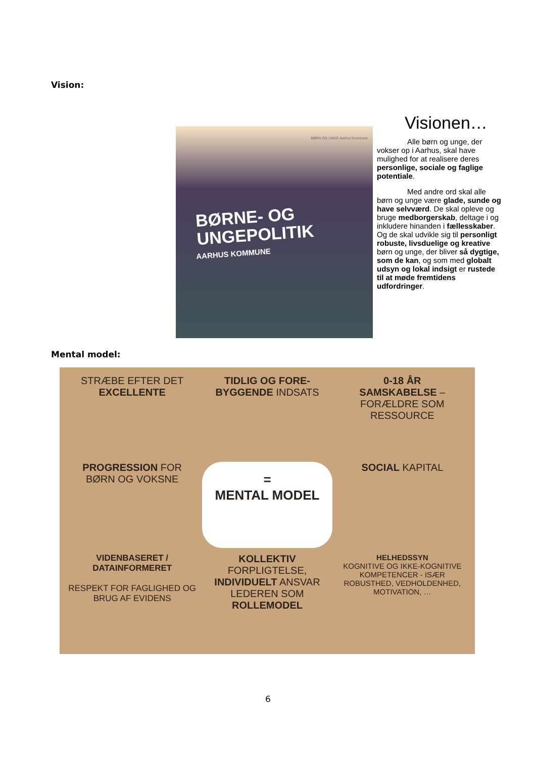Vision:
BØRN OG UNGE Aarhus Kommune
BØRNE- OG
UNGEPOLITIK
AARHUS KOMMUNE
Visionen…
Alle børn og unge, der vokser op i Aarhus, skal have mulighed for at realisere deres personlige, sociale og faglige potentiale.
Med andre ord skal alle børn og unge være glade, sunde og have selvværd. De skal opleve og bruge medborgerskab, deltage i og inkludere hinanden i fællesskaber. Og de skal udvikle sig til personligt robuste, livsduelige og kreative børn og unge, der bliver så dygtige, som de kan, og som med globalt udsyn og lokal indsigt er rustede til at møde fremtidens udfordringer.
Mental model:
STRÆBE EFTER DET EXCELLENTE
TIDLIG OG FORE-BYGGENDE INDSATS
0-18 ÅR
SAMSKABELSE – FORÆLDRE SOM RESSOURCE
PROGRESSION FOR BØRN OG VOKSNE
=
MENTAL MODEL
SOCIAL KAPITAL
VIDENBASERET / DATAINFORMERET
RESPEKT FOR FAGLIGHED OG BRUG AF EVIDENS
KOLLEKTIV FORPLIGTELSE, INDIVIDUELT ANSVAR
LEDEREN SOM ROLLEMODEL
HELHEDSSYN
KOGNITIVE OG IKKE-KOGNITIVE KOMPETENCER - ISÆR ROBUSTHED, VEDHOLDENHED, MOTIVATION, …
6